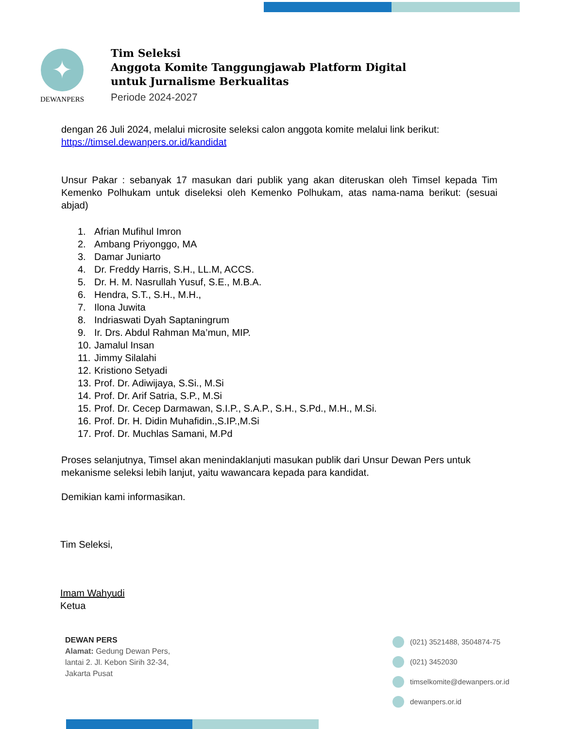✦
DEWANPERS
Tim Seleksi
Anggota Komite Tanggungjawab Platform Digital
untuk Jurnalisme Berkualitas
Periode 2024-2027
dengan 26 Juli 2024, melalui microsite seleksi calon anggota komite melalui link berikut:
https://timsel.dewanpers.or.id/kandidat
Unsur Pakar : sebanyak 17 masukan dari publik yang akan diteruskan oleh Timsel kepada Tim Kemenko Polhukam untuk diseleksi oleh Kemenko Polhukam, atas nama-nama berikut: (sesuai abjad)
1. Afrian Mufihul Imron
2. Ambang Priyonggo, MA
3. Damar Juniarto
4. Dr. Freddy Harris, S.H., LL.M, ACCS.
5. Dr. H. M. Nasrullah Yusuf, S.E., M.B.A.
6. Hendra, S.T., S.H., M.H.,
7. Ilona Juwita
8. Indriaswati Dyah Saptaningrum
9. Ir. Drs. Abdul Rahman Ma’mun, MIP.
10. Jamalul Insan
11. Jimmy Silalahi
12. Kristiono Setyadi
13. Prof. Dr. Adiwijaya, S.Si., M.Si
14. Prof. Dr. Arif Satria, S.P., M.Si
15. Prof. Dr. Cecep Darmawan, S.I.P., S.A.P., S.H., S.Pd., M.H., M.Si.
16. Prof. Dr. H. Didin Muhafidin.,S.IP.,M.Si
17. Prof. Dr. Muchlas Samani, M.Pd
Proses selanjutnya, Timsel akan menindaklanjuti masukan publik dari Unsur Dewan Pers untuk mekanisme seleksi lebih lanjut, yaitu wawancara kepada para kandidat.
Demikian kami informasikan.
Tim Seleksi,
Imam Wahyudi
Ketua
DEWAN PERS
Alamat: Gedung Dewan Pers,
lantai 2. Jl. Kebon Sirih 32-34,
Jakarta Pusat
(021) 3521488, 3504874-75
(021) 3452030
timselkomite@dewanpers.or.id
dewanpers.or.id